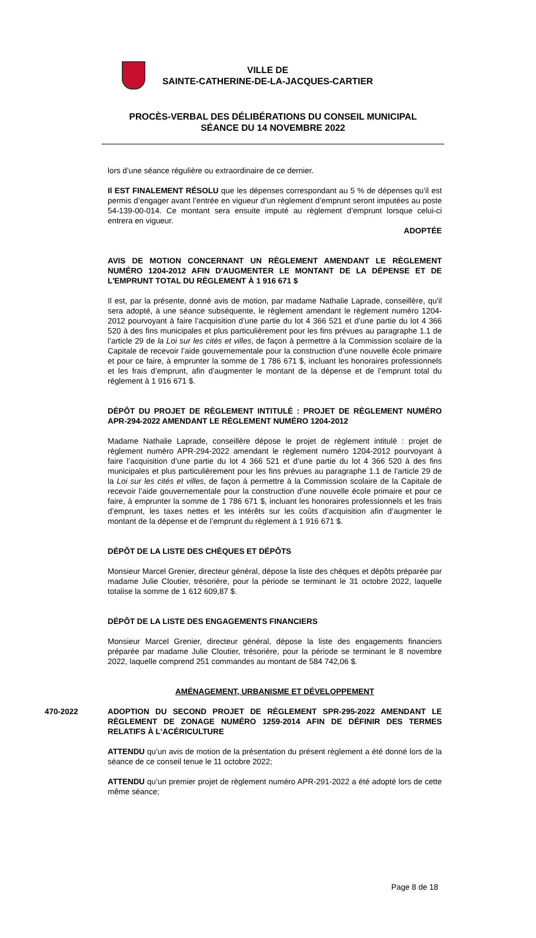VILLE DE
SAINTE-CATHERINE-DE-LA-JACQUES-CARTIER
PROCÈS-VERBAL DES DÉLIBÉRATIONS DU CONSEIL MUNICIPAL
SÉANCE DU 14 NOVEMBRE 2022
lors d’une séance régulière ou extraordinaire de ce dernier.
Il EST FINALEMENT RÉSOLU que les dépenses correspondant au 5 % de dépenses qu’il est permis d’engager avant l’entrée en vigueur d’un règlement d’emprunt seront imputées au poste 54-139-00-014. Ce montant sera ensuite imputé au règlement d’emprunt lorsque celui-ci entrera en vigueur.
ADOPTÉE
AVIS DE MOTION CONCERNANT UN RÈGLEMENT AMENDANT LE RÈGLEMENT NUMÉRO 1204-2012 AFIN D'AUGMENTER LE MONTANT DE LA DÉPENSE ET DE L'EMPRUNT TOTAL DU RÈGLEMENT À 1 916 671 $
Il est, par la présente, donné avis de motion, par madame Nathalie Laprade, conseillère, qu'il sera adopté, à une séance subséquente, le règlement amendant le règlement numéro 1204-2012 pourvoyant à faire l’acquisition d’une partie du lot 4 366 521 et d’une partie du lot 4 366 520 à des fins municipales et plus particulièrement pour les fins prévues au paragraphe 1.1 de l’article 29 de la Loi sur les cités et villes, de façon à permettre à la Commission scolaire de la Capitale de recevoir l’aide gouvernementale pour la construction d’une nouvelle école primaire et pour ce faire, à emprunter la somme de 1 786 671 $, incluant les honoraires professionnels et les frais d’emprunt, afin d’augmenter le montant de la dépense et de l’emprunt total du règlement à 1 916 671 $.
DÉPÔT DU PROJET DE RÈGLEMENT INTITULÉ : PROJET DE RÈGLEMENT NUMÉRO APR-294-2022 AMENDANT LE RÈGLEMENT NUMÉRO 1204-2012
Madame Nathalie Laprade, conseillère dépose le projet de règlement intitulé : projet de règlement numéro APR-294-2022 amendant le règlement numéro 1204-2012 pourvoyant à faire l’acquisition d’une partie du lot 4 366 521 et d’une partie du lot 4 366 520 à des fins municipales et plus particulièrement pour les fins prévues au paragraphe 1.1 de l’article 29 de la Loi sur les cités et villes, de façon à permettre à la Commission scolaire de la Capitale de recevoir l’aide gouvernementale pour la construction d’une nouvelle école primaire et pour ce faire, à emprunter la somme de 1 786 671 $, incluant les honoraires professionnels et les frais d’emprunt, les taxes nettes et les intérêts sur les coûts d’acquisition afin d’augmenter le montant de la dépense et de l’emprunt du règlement à 1 916 671 $.
DÉPÔT DE LA LISTE DES CHÈQUES ET DÉPÔTS
Monsieur Marcel Grenier, directeur général, dépose la liste des chèques et dépôts préparée par madame Julie Cloutier, trésorière, pour la période se terminant le 31 octobre 2022, laquelle totalise la somme de 1 612 609,87 $.
DÉPÔT DE LA LISTE DES ENGAGEMENTS FINANCIERS
Monsieur Marcel Grenier, directeur général, dépose la liste des engagements financiers préparée par madame Julie Cloutier, trésorière, pour la période se terminant le 8 novembre 2022, laquelle comprend 251 commandes au montant de 584 742,06 $.
AMÉNAGEMENT, URBANISME ET DÉVELOPPEMENT
470-2022 ADOPTION DU SECOND PROJET DE RÈGLEMENT SPR-295-2022 AMENDANT LE RÈGLEMENT DE ZONAGE NUMÉRO 1259-2014 AFIN DE DÉFINIR DES TERMES RELATIFS À L'ACÉRICULTURE
ATTENDU qu’un avis de motion de la présentation du présent règlement a été donné lors de la séance de ce conseil tenue le 11 octobre 2022;
ATTENDU qu’un premier projet de règlement numéro APR-291-2022 a été adopté lors de cette même séance;
Page 8 de 18